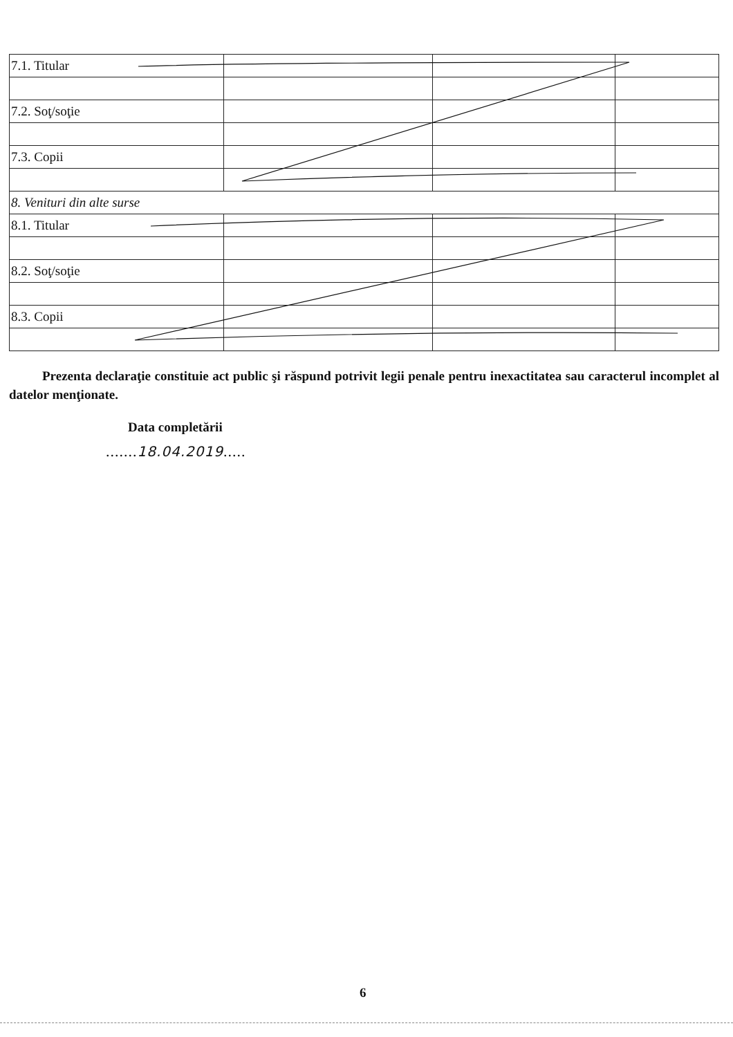| 7.1. Titular | | | |
| 7.2. Soţ/soţie | | | |
| 7.3. Copii | | | |
| 8. Venituri din alte surse | | | |
| 8.1. Titular | | | |
| 8.2. Soţ/soţie | | | |
| 8.3. Copii | | | |
Prezenta declaraţie constituie act public şi răspund potrivit legii penale pentru inexactitatea sau caracterul incomplet al datelor menţionate.
Data completării
.......18.04.2019.....
6